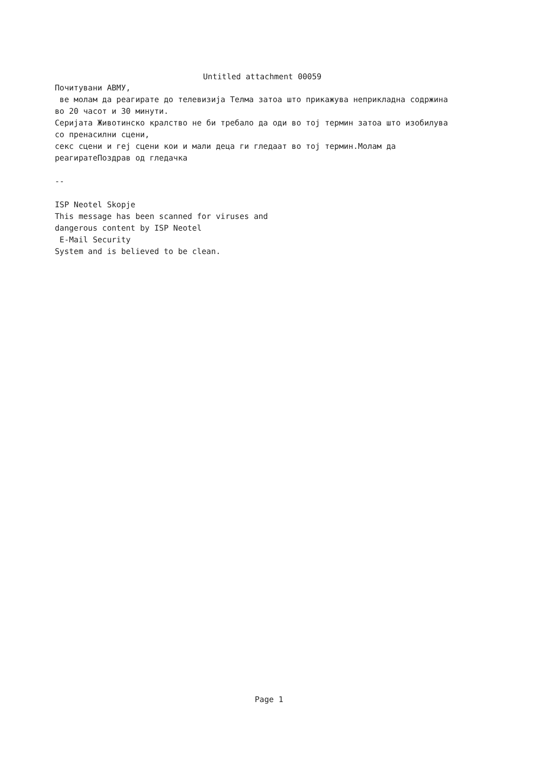Untitled attachment 00059
Почитувани АВМУ,
ве молам да реагирате до телевизија Телма затоа што прикажува неприкладна содржина во 20 часот и 30 минути.
Серијата Животинско кралство не би требало да оди во тој термин затоа што изобилува со пренасилни сцени,
секс сцени и геј сцени кои и мали деца ги гледаат во тој термин.Молам да реагиратеПоздрав од гледачка
--
ISP Neotel Skopje
This message has been scanned for viruses and
dangerous content by ISP Neotel
E-Mail Security
System and is believed to be clean.
Page 1